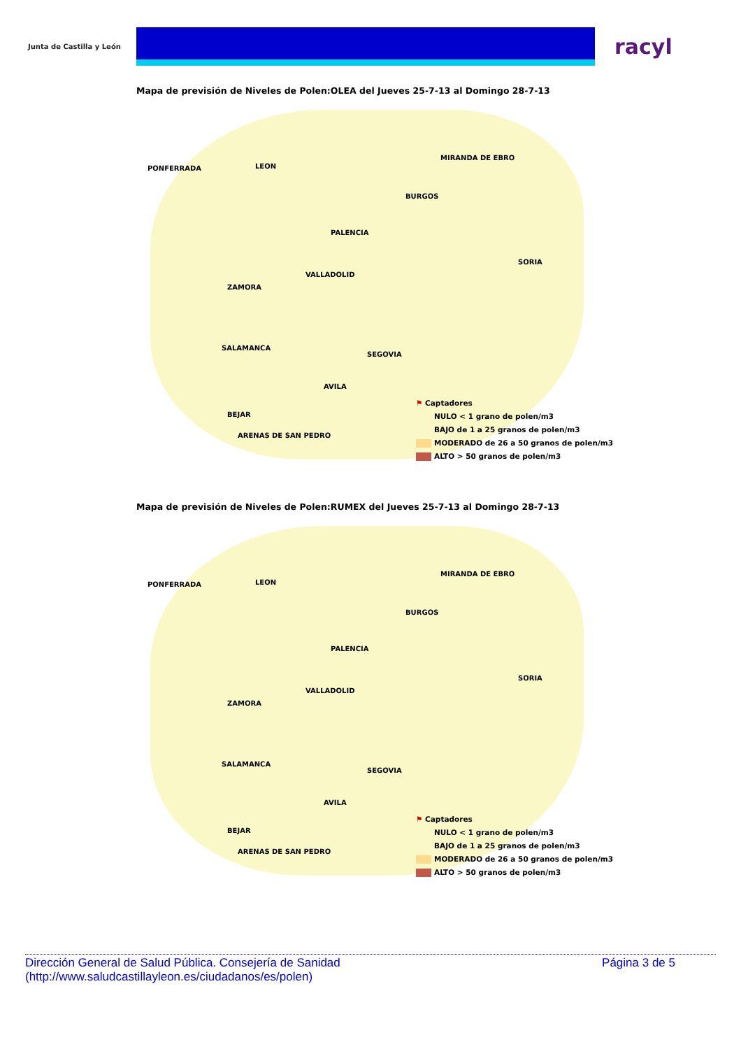Junta de Castilla y León
racyl
Mapa de previsión de Niveles de Polen:OLEA del Jueves 25-7-13 al Domingo 28-7-13
PONFERRADA LEON
MIRANDA DE EBRO
BURGOS
PALENCIA
SORIA
VALLADOLID
ZAMORA
SALAMANCA
SEGOVIA
AVILA
BEJAR
ARENAS DE SAN PEDRO
⚑ Captadores
NULO < 1 grano de polen/m3
BAJO de 1 a 25 granos de polen/m3
MODERADO de 26 a 50 granos de polen/m3
ALTO > 50 granos de polen/m3
Mapa de previsión de Niveles de Polen:RUMEX del Jueves 25-7-13 al Domingo 28-7-13
PONFERRADA LEON
MIRANDA DE EBRO
BURGOS
PALENCIA
SORIA
VALLADOLID
ZAMORA
SALAMANCA
SEGOVIA
AVILA
BEJAR
ARENAS DE SAN PEDRO
⚑ Captadores
NULO < 1 grano de polen/m3
BAJO de 1 a 25 granos de polen/m3
MODERADO de 26 a 50 granos de polen/m3
ALTO > 50 granos de polen/m3
Dirección General de Salud Pública. Consejería de Sanidad
(http://www.saludcastillayleon.es/ciudadanos/es/polen)
Página 3 de 5